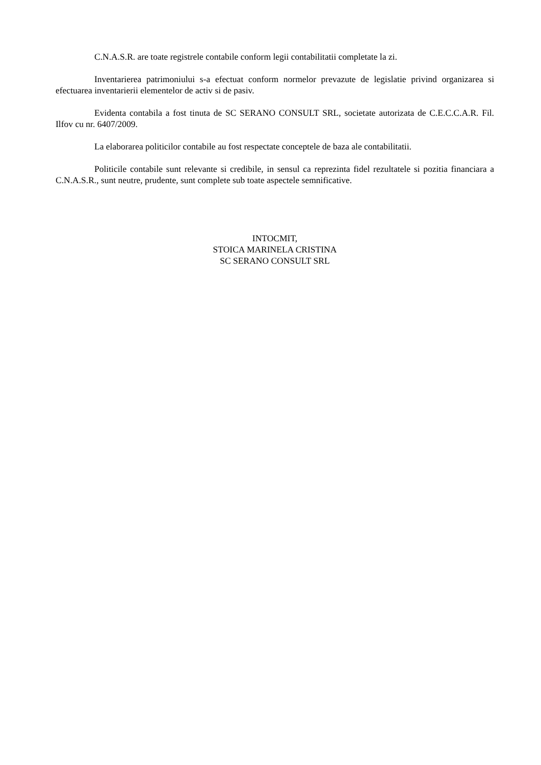C.N.A.S.R. are toate registrele contabile conform legii contabilitatii completate la zi.
Inventarierea patrimoniului s-a efectuat conform normelor prevazute de legislatie privind organizarea si efectuarea inventarierii elementelor de activ si de pasiv.
Evidenta contabila a fost tinuta de SC SERANO CONSULT SRL, societate autorizata de C.E.C.C.A.R. Fil. Ilfov cu nr. 6407/2009.
La elaborarea politicilor contabile au fost respectate conceptele de baza ale contabilitatii.
Politicile contabile sunt relevante si credibile, in sensul ca reprezinta fidel rezultatele si pozitia financiara a C.N.A.S.R., sunt neutre, prudente, sunt complete sub toate aspectele semnificative.
INTOCMIT,
STOICA MARINELA CRISTINA
SC SERANO CONSULT SRL